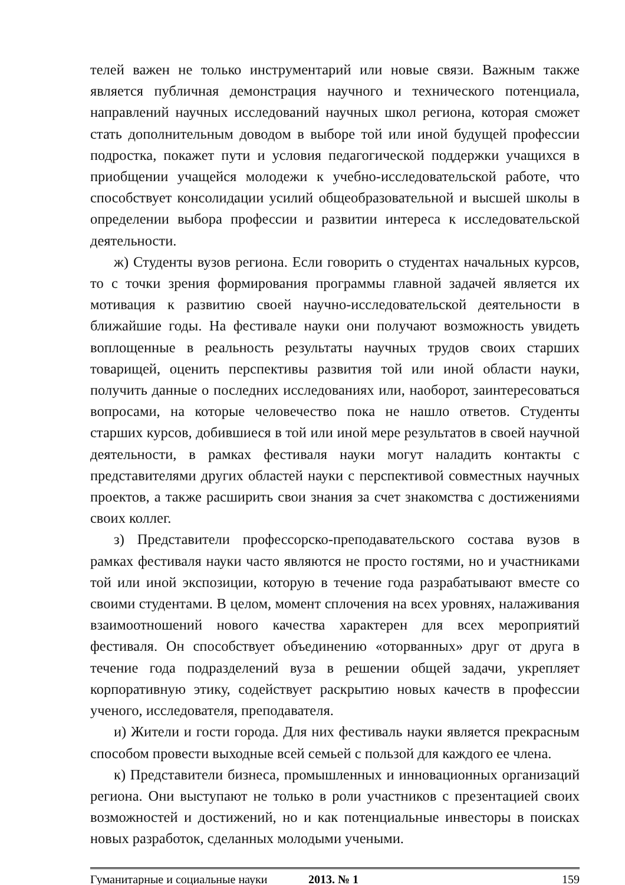телей важен не только инструментарий или новые связи. Важным также является публичная демонстрация научного и технического потенциала, направлений научных исследований научных школ региона, которая сможет стать дополнительным доводом в выборе той или иной будущей профессии подростка, покажет пути и условия педагогической поддержки учащихся в приобщении учащейся молодежи к учебно-исследовательской работе, что способствует консолидации усилий общеобразовательной и высшей школы в определении выбора профессии и развитии интереса к исследовательской деятельности.
ж) Студенты вузов региона. Если говорить о студентах начальных курсов, то с точки зрения формирования программы главной задачей является их мотивация к развитию своей научно-исследовательской деятельности в ближайшие годы. На фестивале науки они получают возможность увидеть воплощенные в реальность результаты научных трудов своих старших товарищей, оценить перспективы развития той или иной области науки, получить данные о последних исследованиях или, наоборот, заинтересоваться вопросами, на которые человечество пока не нашло ответов. Студенты старших курсов, добившиеся в той или иной мере результатов в своей научной деятельности, в рамках фестиваля науки могут наладить контакты с представителями других областей науки с перспективой совместных научных проектов, а также расширить свои знания за счет знакомства с достижениями своих коллег.
з) Представители профессорско-преподавательского состава вузов в рамках фестиваля науки часто являются не просто гостями, но и участниками той или иной экспозиции, которую в течение года разрабатывают вместе со своими студентами. В целом, момент сплочения на всех уровнях, налаживания взаимоотношений нового качества характерен для всех мероприятий фестиваля. Он способствует объединению «оторванных» друг от друга в течение года подразделений вуза в решении общей задачи, укрепляет корпоративную этику, содействует раскрытию новых качеств в профессии ученого, исследователя, преподавателя.
и) Жители и гости города. Для них фестиваль науки является прекрасным способом провести выходные всей семьей с пользой для каждого ее члена.
к) Представители бизнеса, промышленных и инновационных организаций региона. Они выступают не только в роли участников с презентацией своих возможностей и достижений, но и как потенциальные инвесторы в поисках новых разработок, сделанных молодыми учеными.
Гуманитарные и социальные науки 2013. № 1 159